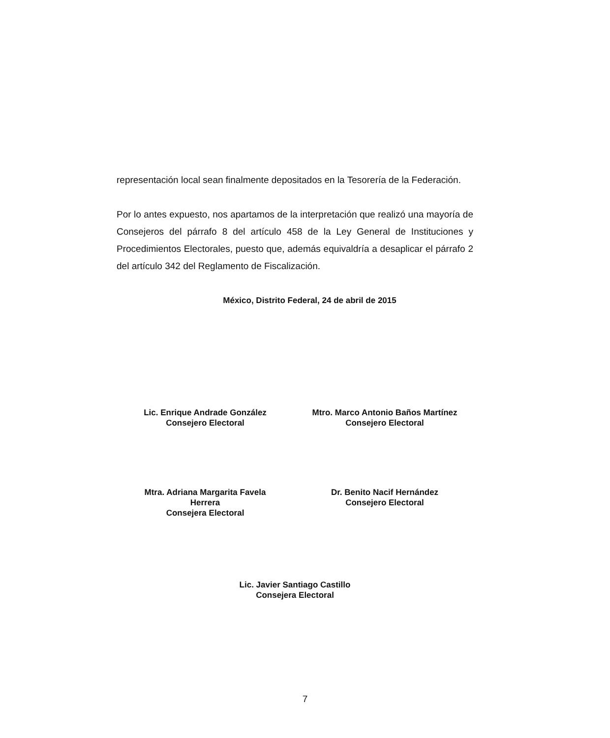representación local sean finalmente depositados en la Tesorería de la Federación.
Por lo antes expuesto, nos apartamos de la interpretación que realizó una mayoría de Consejeros del párrafo 8 del artículo 458 de la Ley General de Instituciones y Procedimientos Electorales, puesto que, además equivaldría a desaplicar el párrafo 2 del artículo 342 del Reglamento de Fiscalización.
México, Distrito Federal, 24 de abril de 2015
Lic. Enrique Andrade González
Consejero Electoral
Mtro. Marco Antonio Baños Martínez
Consejero Electoral
Mtra. Adriana Margarita Favela
Herrera
Consejera Electoral
Dr. Benito Nacif Hernández
Consejero Electoral
Lic. Javier Santiago Castillo
Consejera Electoral
7